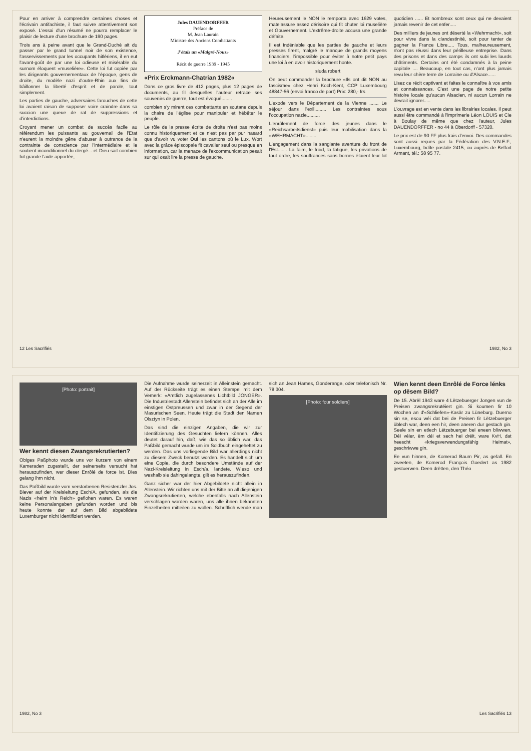Pour en arriver à comprendre certaines choses et l'écrivain antifachiste, il faut suivre attentivement son exposé. L'essai d'un résumé ne pourra remplacer le plaisir de lecture d'une brochure de 190 pages.
Trois ans à peine avant que le Grand-Duché ait du passer par le grand tunnel noir de son existence, l'asservissements par les occupants hitlériens, il en eut l'avant-goût de par une loi odieuse et misérable du surnom éloquent «muselière». Cette loi fut copiée par les dirigeants gouvernementaux de l'époque, gens de droite, du modèle nazi d'outre-Rhin aux fins de bâillonner la liberté d'esprit et de parole, tout simplement.
Les parties de gauche, adversaires farouches de cette loi avaient raison de supposer voire craindre dans sa succion une queue de rat de suppressions et d'interdictions.
Croyant mener un combat de succès facile au référendum les puissants au gouvernail de l'Etat n'eurent la moindre gêne d'abuser à outrance de la contrainte de conscience par l'intermédiaire et le soutient inconditionnel du clergé... et Dieu sait combien fut grande l'aide apportée,
Jules DAUENDORFFER
Préface de
M. Jean Laurain
Ministre des Anciens Combattants
J'étais un «Malgré-Nous»
Récit de guerre 1939 - 1945
«Prix Erckmann-Chatrian 1982«
Dans ce gros livre de 412 pages, plus 12 pages de documents, au fil desquelles l'auteur retrace ses souvenirs de guerre, tout est évoqué........
combien s'y mirent ces combattants en soutane depuis la chaire de l'église pour manipuler et hébêter le peuple.
Le rôle de la presse écrite de droite n'est pas moins connu historiquement et ce n'est pas par pur hasard que d'avoir vu voter Oui les cantons où le Lux. Wort avec la grâce épiscopale fit cavalier seul ou presque en information, car la menace de l'excommunication pesait sur qui osait lire la presse de gauche.
Heureusement le NON le remporta avec 1629 votes, matelassure assez dérisoire qui fit chuter loi muselière et Gouvernement. L'extrême-droite accusa une grande défaite.
Il est indéniable que les parties de gauche et leurs presses firent, malgré le manque de grands moyens financiers, l'impossible pour éviter à notre petit pays une loi à en avoir historiquement honte.
siuda robert
On peut commander la brochure «Ils ont dit NON au fascisme» chez Henri Koch-Kent, CCP Luxembourg 48847-56 (envoi franco de port) Prix: 280,- frs
L'exode vers le Département de la Vienne ....... Le séjour dans l'exil......... Les contraintes sous l'occupation nazie..........
L'enrôlement de force des jeunes dans le «Reichsarbeitsdienst» puis leur mobilisation dans la «WEHRMACHT»........
L'engagement dans la sanglante aventure du front de l'Est....... La faim, le froid, la fatigue, les privations de tout ordre, les souffrances sans bornes étaient leur lot quotidien ...... Et nombreux sont ceux qui ne devaient jamais revenir de cet enfer.....
Des milliers de jeunes ont déserté la «Wehrmacht», soit pour vivre dans la clandestinité, soit pour tenter de gagner la France Libre..... Tous, malheureusement, n'ont pas réussi dans leur périlleuse entreprise. Dans des prisons et dans des camps ils ont subi les lourds châtiments. Certains ont été condamnés à la peine capitale .... Beaucoup, en tout cas, n'ont plus jamais revu leur chère terre de Lorraine ou d'Alsace......
Lisez ce récit captivant et faites le connaître à vos amis et connaissances. C'est une page de notre petite histoire locale qu'aucun Alsacien, ni aucun Lorrain ne devrait ignorer.....
L'ouvrage est en vente dans les librairies locales. Il peut aussi être commandé à l'imprimerie Léon LOUIS et Cie à Boulay de même que chez l'auteur, Jules DAUENDORFFER - no 44 à Oberdorff - 57320.
Le prix est de 90 FF plus frais d'envoi. Des commandes sont aussi reçues par la Fédération des V.N.E.F., Luxembourg, boîte postale 2415, ou auprès de Beffort Armant, tél.: 58 95 77.
12 Les Sacrifiés 1982, No 3
[Photo: portrait]
Wer kennt diesen Zwangsrekrutierten?
Obiges Paßphoto wurde uns vor kurzem von einem Kameraden zugestellt, der seinerseits versucht hat herauszufinden, wer dieser Enrôlé de force ist. Dies gelang ihm nicht.
Das Paßbild wurde vom verstorbenen Resistenzler Jos. Biever auf der Kreisleitung Esch/A. gefunden, als die Nazis «heim in's Reich» geflohen waren. Es waren keine Personalangaben gefunden worden und bis heute konnte der auf dem Bild abgebildete Luxemburger nicht identifiziert werden.
Die Aufnahme wurde seinerzeit in Alleinstein gemacht. Auf der Rückseite trägt es einen Stempel mit dem Vemerk: «Amtlich zugelassenes Lichtbild JONGER». Die Industriestadt Allenstein befindet sich an der Alle im einstigen Ostpreussen und zwar in der Gegend der Masurischen Seen. Heute trägt die Stadt den Namen Olsztyn in Polen.
Das sind die einzigen Angaben, die wir zur Identifizierung des Gesuchten liefern können. Alles deutet darauf hin, daß, wie das so üblich war, das Paßbild gemacht wurde um im Soldbuch eingeheftet zu werden. Das uns vorliegende Bild war allerdings nicht zu diesem Zweck benutzt worden. Es handelt sich um eine Copie, die durch besondere Umstände auf der Nazi-Kreisleitung in Esch/a. landete. Wieso und weshalb sie dahingelangte, gilt es herauszufinden.
Ganz sicher war der hier Abgebildete nicht allein in Allenstein. Wir richten uns mit der Bitte an all diejenigen Zwangsrekrutierten, welche ebenfalls nach Allenstein verschlagen worden waren, uns alle ihnen bekannten Einzelheiten mitteilen zu wollen. Schriftlich wende man sich an Jean Hames, Gonderange, oder telefonisch Nr. 78 304.
[Photo: four soldiers]
Wien kennt deen Enrôlé de Force lénks op dësem Bild?
De 15. Abrël 1943 ware 4 Lëtzebuerger Jongen vun de Preisen zwangsrekrutéiert gin. Si koumen fir 10 Wochen an d'«Schliefen»-Kasär zu Lüneburg. Duerno sin se, esou wéi dat bei de Preisen fir Lëtzebuerger üblech war, deen een hir, deen aneren dur gestach gin. Seele sin en etlech Lëtzebuerger bei eneen bliwwen. Déi véier, ëm déi et sech hei dréit, ware KvH, dat heescht «kriegsverwendungsfähig Heimat», geschriwwe gin.
Ee vun hinnen, de Komerod Baum Pir, as gefall. En zweeten, de Komerod François Goedert as 1982 gestuerwen. Deen drëtten, den Théo
1982, No 3 Les Sacrifiés 13